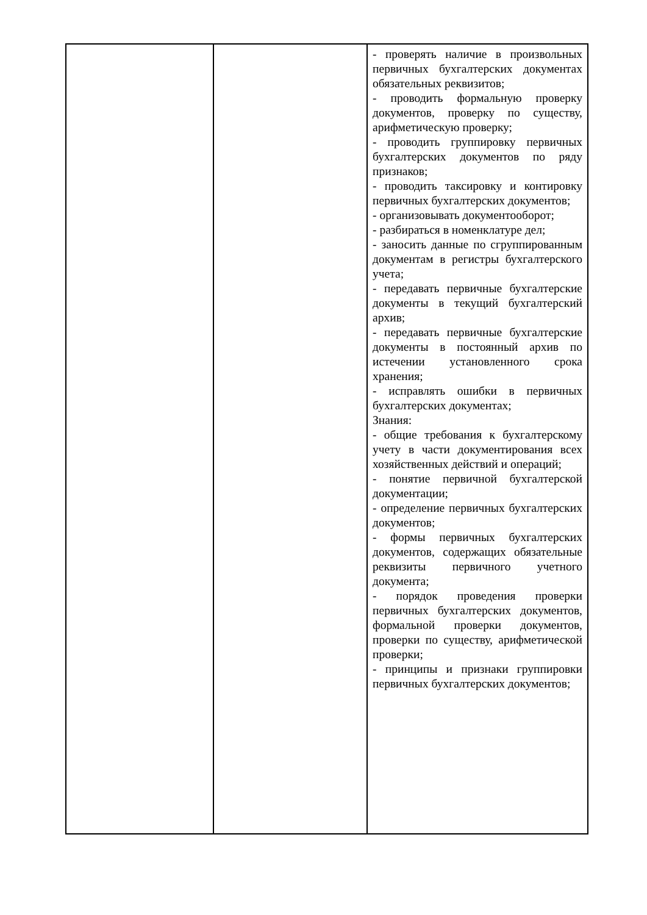| | | - проверять наличие в произвольных первичных бухгалтерских документах обязательных реквизитов; - проводить формальную проверку документов, проверку по существу, арифметическую проверку; - проводить группировку первичных бухгалтерских документов по ряду признаков; - проводить таксировку и контировку первичных бухгалтерских документов; - организовывать документооборот; - разбираться в номенклатуре дел; - заносить данные по сгруппированным документам в регистры бухгалтерского учета; - передавать первичные бухгалтерские документы в текущий бухгалтерский архив; - передавать первичные бухгалтерские документы в постоянный архив по истечении установленного срока хранения; - исправлять ошибки в первичных бухгалтерских документах; Знания: - общие требования к бухгалтерскому учету в части документирования всех хозяйственных действий и операций; - понятие первичной бухгалтерской документации; - определение первичных бухгалтерских документов; - формы первичных бухгалтерских документов, содержащих обязательные реквизиты первичного учетного документа; - порядок проведения проверки первичных бухгалтерских документов, формальной проверки документов, проверки по существу, арифметической проверки; - принципы и признаки группировки первичных бухгалтерских документов; |